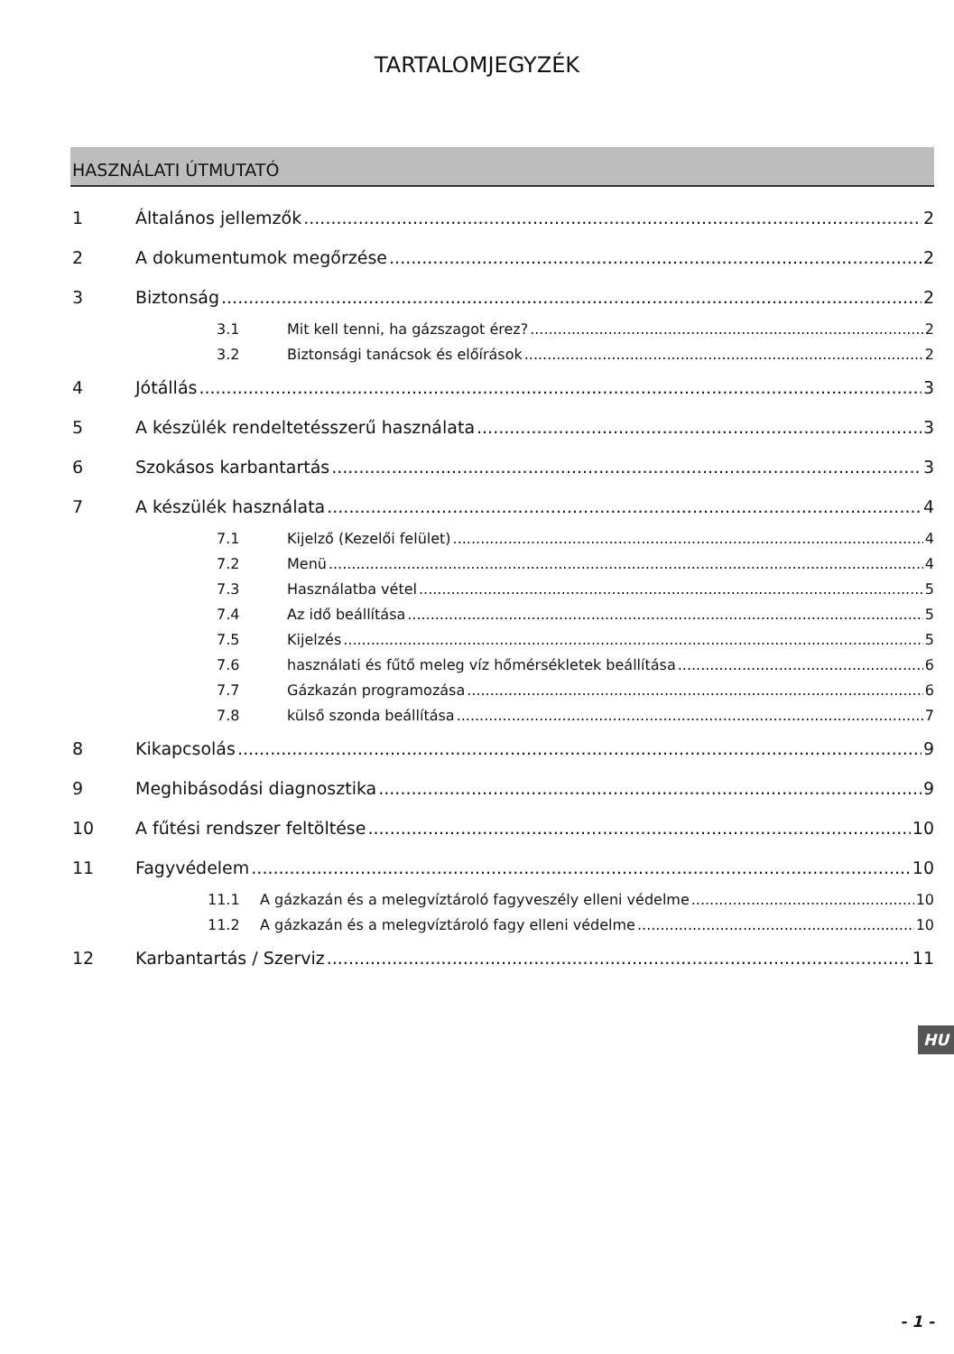TARTALOMJEGYZÉK
HASZNÁLATI ÚTMUTATÓ
1 Általános jellemzők 2
2 A dokumentumok megőrzése 2
3 Biztonság 2
3.1 Mit kell tenni, ha gázszagot érez? 2
3.2 Biztonsági tanácsok és előírások 2
4 Jótállás 3
5 A készülék rendeltetésszerű használata 3
6 Szokásos karbantartás 3
7 A készülék használata 4
7.1 Kijelző (Kezelői felület) 4
7.2 Menü 4
7.3 Használatba vétel 5
7.4 Az idő beállítása 5
7.5 Kijelzés 5
7.6 használati és fűtő meleg víz hőmérsékletek beállítása 6
7.7 Gázkazán programozása 6
7.8 külső szonda beállítása 7
8 Kikapcsolás 9
9 Meghibásodási diagnosztika 9
10 A fűtési rendszer feltöltése 10
11 Fagyvédelem 10
11.1 A gázkazán és a melegvíztároló fagyveszély elleni védelme 10
11.2 A gázkazán és a melegvíztároló fagy elleni védelme 10
12 Karbantartás / Szerviz 11
HU
- 1 -